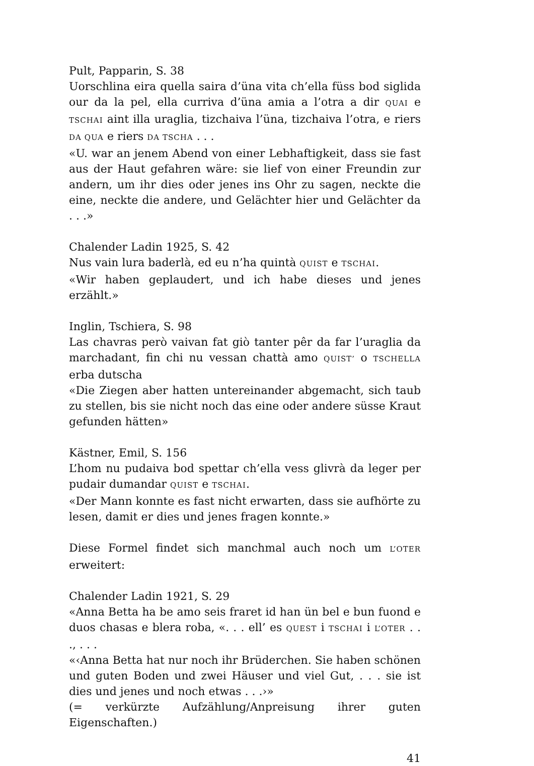Pult, Papparin, S. 38
Uorschlina eira quella saira d’üna vita ch’ella füss bod siglida our da la pel, ella curriva d’üna amia a l’otra a dir QUAI e TSCHAI aint illa uraglia, tizchaiva l’üna, tizchaiva l’otra, e riers DA QUA e riers DA TSCHA . . .
«U. war an jenem Abend von einer Lebhaftigkeit, dass sie fast aus der Haut gefahren wäre: sie lief von einer Freundin zur andern, um ihr dies oder jenes ins Ohr zu sagen, neckte die eine, neckte die andere, und Gelächter hier und Gelächter da . . .»
Chalender Ladin 1925, S. 42
Nus vain lura baderlà, ed eu n’ha quintà QUIST e TSCHAI.
«Wir haben geplaudert, und ich habe dieses und jenes erzählt.»
Inglin, Tschiera, S. 98
Las chavras però vaivan fat giò tanter pêr da far l’uraglia da marchadant, fin chi nu vessan chattà amo QUIST’ o TSCHELLA erba dutscha
«Die Ziegen aber hatten untereinander abgemacht, sich taub zu stellen, bis sie nicht noch das eine oder andere süsse Kraut gefunden hätten»
Kästner, Emil, S. 156
L’hom nu pudaiva bod spettar ch’ella vess glivrà da leger per pudair dumandar QUIST e TSCHAI.
«Der Mann konnte es fast nicht erwarten, dass sie aufhörte zu lesen, damit er dies und jenes fragen konnte.»
Diese Formel findet sich manchmal auch noch um L’OTER erweitert:
Chalender Ladin 1921, S. 29
«Anna Betta ha be amo seis fraret id han ün bel e bun fuond e duos chasas e blera roba, «. . . ell’ es QUEST i TSCHAI i L’OTER . . ., . . .
«‹Anna Betta hat nur noch ihr Brüderchen. Sie haben schönen und guten Boden und zwei Häuser und viel Gut, . . . sie ist dies und jenes und noch etwas . . .›»
(= verkürzte Aufzählung/Anpreisung ihrer guten Eigenschaften.)
41